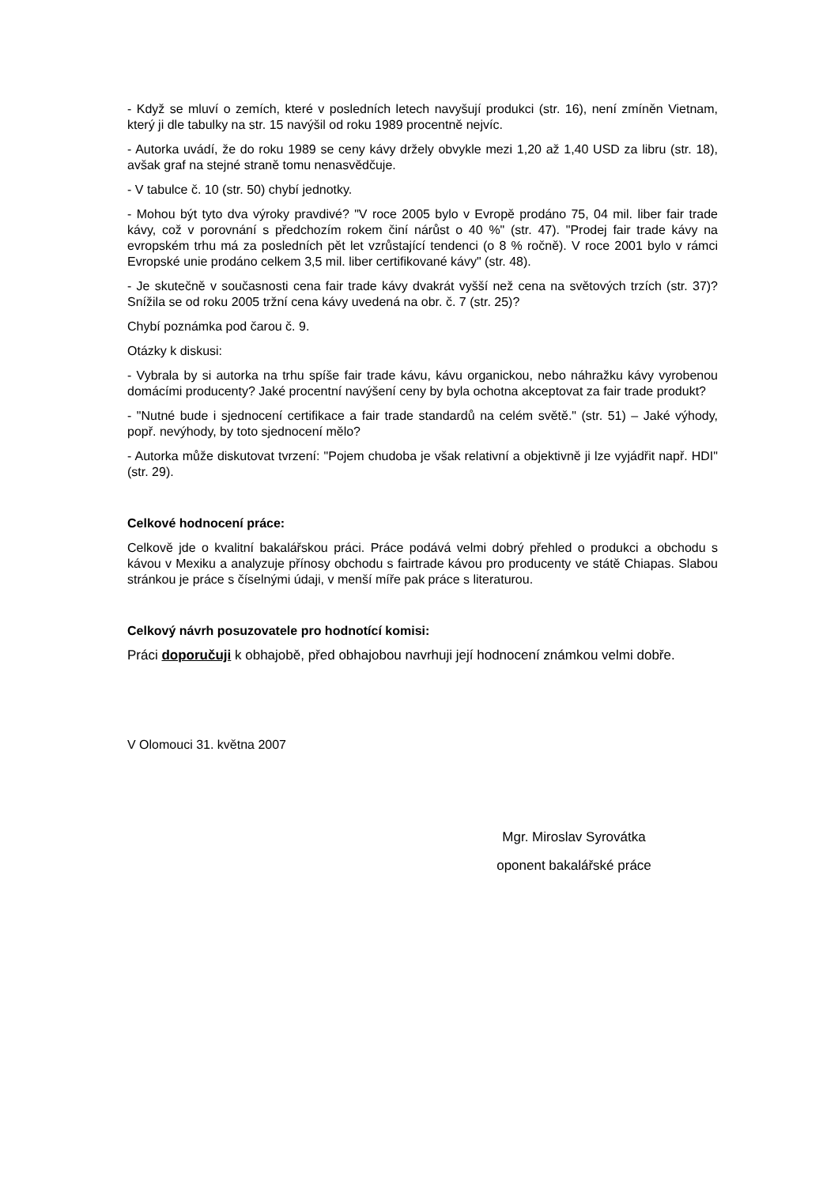- Když se mluví o zemích, které v posledních letech navyšují produkci (str. 16), není zmíněn Vietnam, který ji dle tabulky na str. 15 navýšil od roku 1989 procentně nejvíc.
- Autorka uvádí, že do roku 1989 se ceny kávy držely obvykle mezi 1,20 až 1,40 USD za libru (str. 18), avšak graf na stejné straně tomu nenasvědčuje.
- V tabulce č. 10 (str. 50) chybí jednotky.
- Mohou být tyto dva výroky pravdivé? "V roce 2005 bylo v Evropě prodáno 75, 04 mil. liber fair trade kávy, což v porovnání s předchozím rokem činí nárůst o 40 %" (str. 47). "Prodej fair trade kávy na evropském trhu má za posledních pět let vzrůstající tendenci (o 8 % ročně). V roce 2001 bylo v rámci Evropské unie prodáno celkem 3,5 mil. liber certifikované kávy" (str. 48).
- Je skutečně v současnosti cena fair trade kávy dvakrát vyšší než cena na světových trzích (str. 37)? Snížila se od roku 2005 tržní cena kávy uvedená na obr. č. 7 (str. 25)?
Chybí poznámka pod čarou č. 9.
Otázky k diskusi:
- Vybrala by si autorka na trhu spíše fair trade kávu, kávu organickou, nebo náhražku kávy vyrobenou domácími producenty? Jaké procentní navýšení ceny by byla ochotna akceptovat za fair trade produkt?
- "Nutné bude i sjednocení certifikace a fair trade standardů na celém světě." (str. 51) – Jaké výhody, popř. nevýhody, by toto sjednocení mělo?
- Autorka může diskutovat tvrzení: "Pojem chudoba je však relativní a objektivně ji lze vyjádřit např. HDI" (str. 29).
Celkové hodnocení práce:
Celkově jde o kvalitní bakalářskou práci. Práce podává velmi dobrý přehled o produkci a obchodu s kávou v Mexiku a analyzuje přínosy obchodu s fairtrade kávou pro producenty ve státě Chiapas. Slabou stránkou je práce s číselnými údaji, v menší míře pak práce s literaturou.
Celkový návrh posuzovatele pro hodnotící komisi:
Práci doporučuji k obhajobě, před obhajobou navrhuji její hodnocení známkou velmi dobře.
V Olomouci 31. května 2007
Mgr. Miroslav Syrovátka
oponent bakalářské práce